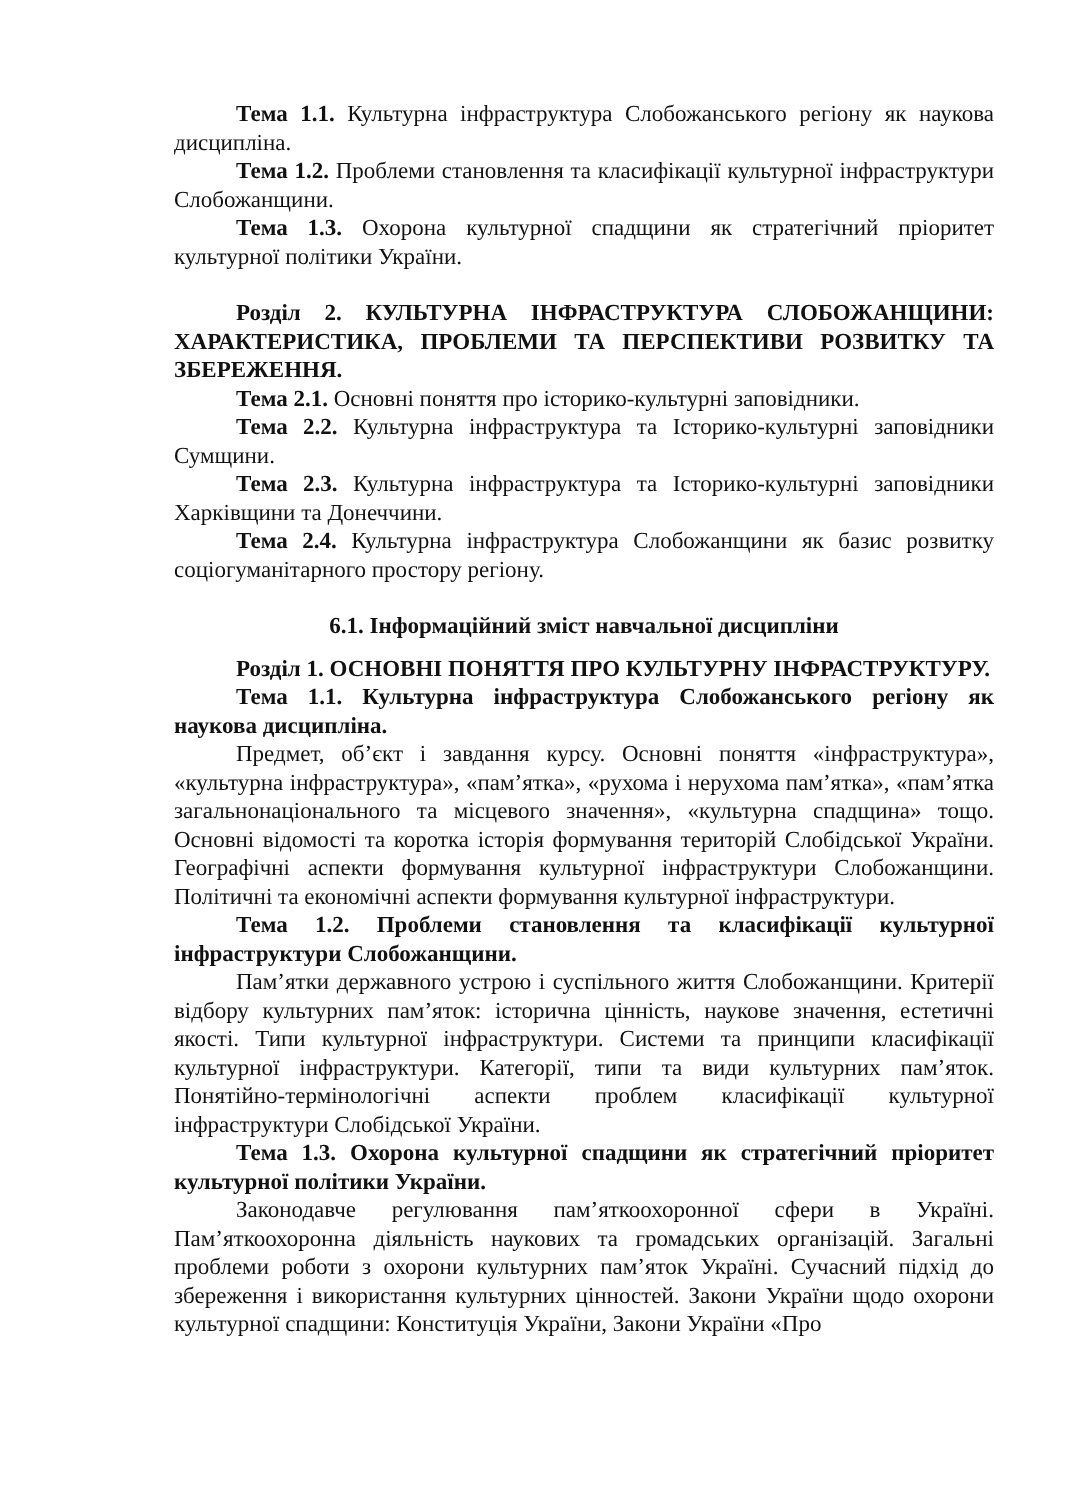Тема 1.1. Культурна інфраструктура Слобожанського регіону як наукова дисципліна.
Тема 1.2. Проблеми становлення та класифікації культурної інфраструктури Слобожанщини.
Тема 1.3. Охорона культурної спадщини як стратегічний пріоритет культурної політики України.
Розділ 2. КУЛЬТУРНА ІНФРАСТРУКТУРА СЛОБОЖАНЩИНИ: ХАРАКТЕРИСТИКА, ПРОБЛЕМИ ТА ПЕРСПЕКТИВИ РОЗВИТКУ ТА ЗБЕРЕЖЕННЯ.
Тема 2.1. Основні поняття про історико-культурні заповідники.
Тема 2.2. Культурна інфраструктура та Історико-культурні заповідники Сумщини.
Тема 2.3. Культурна інфраструктура та Історико-культурні заповідники Харківщини та Донеччини.
Тема 2.4. Культурна інфраструктура Слобожанщини як базис розвитку соціогуманітарного простору регіону.
6.1. Інформаційний зміст навчальної дисципліни
Розділ 1. ОСНОВНІ ПОНЯТТЯ ПРО КУЛЬТУРНУ ІНФРАСТРУКТУРУ.
Тема 1.1. Культурна інфраструктура Слобожанського регіону як наукова дисципліна.
Предмет, об’єкт і завдання курсу. Основні поняття «інфраструктура», «культурна інфраструктура», «пам’ятка», «рухома і нерухома пам’ятка», «пам’ятка загальнонаціонального та місцевого значення», «культурна спадщина» тощо. Основні відомості та коротка історія формування територій Слобідської України. Географічні аспекти формування культурної інфраструктури Слобожанщини. Політичні та економічні аспекти формування культурної інфраструктури.
Тема 1.2. Проблеми становлення та класифікації культурної інфраструктури Слобожанщини.
Пам’ятки державного устрою і суспільного життя Слобожанщини. Критерії відбору культурних пам’яток: історична цінність, наукове значення, естетичні якості. Типи культурної інфраструктури. Системи та принципи класифікації культурної інфраструктури. Категорії, типи та види культурних пам’яток. Понятійно-термінологічні аспекти проблем класифікації культурної інфраструктури Слобідської України.
Тема 1.3. Охорона культурної спадщини як стратегічний пріоритет культурної політики України.
Законодавче регулювання пам’яткоохоронної сфери в Україні. Пам’яткоохоронна діяльність наукових та громадських організацій. Загальні проблеми роботи з охорони культурних пам’яток Україні. Сучасний підхід до збереження і використання культурних цінностей. Закони України щодо охорони культурної спадщини: Конституція України, Закони України «Про